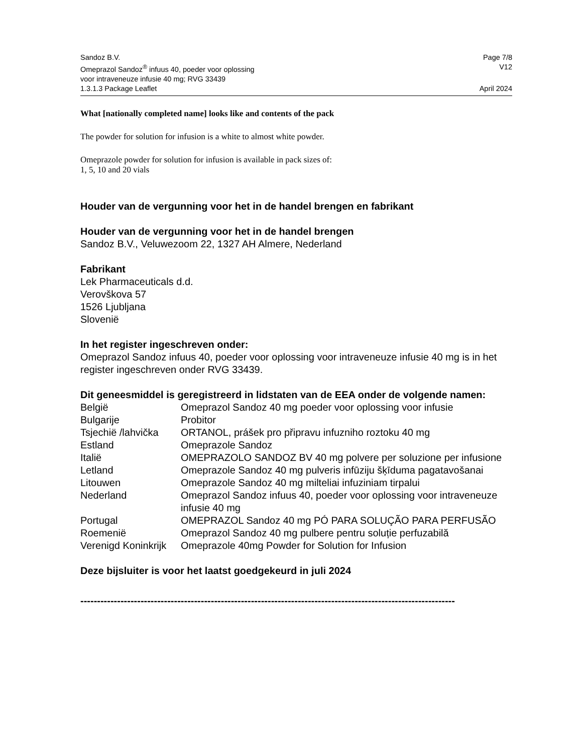Sandoz B.V. Page 7/8
Omeprazol Sandoz<sup>®</sup> infuus 40, poeder voor oplossing
voor intraveneuze infusie 40 mg; RVG 33439 V12
1.3.1.3 Package Leaflet April 2024
What [nationally completed name] looks like and contents of the pack
The powder for solution for infusion is a white to almost white powder.
Omeprazole powder for solution for infusion is available in pack sizes of:
1, 5, 10 and 20 vials
Houder van de vergunning voor het in de handel brengen en fabrikant
Houder van de vergunning voor het in de handel brengen
Sandoz B.V., Veluwezoom 22, 1327 AH Almere, Nederland
Fabrikant
Lek Pharmaceuticals d.d.
Verovškova 57
1526 Ljubljana
Slovenië
In het register ingeschreven onder:
Omeprazol Sandoz infuus 40, poeder voor oplossing voor intraveneuze infusie 40 mg is in het register ingeschreven onder RVG 33439.
Dit geneesmiddel is geregistreerd in lidstaten van de EEA onder de volgende namen:
| België | Omeprazol Sandoz 40 mg poeder voor oplossing voor infusie |
| Bulgarije | Probitor |
| Tsjechië /lahvička | ORTANOL, prášek pro připravu infuzniho roztoku 40 mg |
| Estland | Omeprazole Sandoz |
| Italië | OMEPRAZOLO SANDOZ BV 40 mg polvere per soluzione per infusione |
| Letland | Omeprazole Sandoz 40 mg pulveris infūziju šķīduma pagatavošanai |
| Litouwen | Omeprazole Sandoz 40 mg milteliai infuziniam tirpalui |
| Nederland | Omeprazol Sandoz infuus 40, poeder voor oplossing voor intraveneuze infusie 40 mg |
| Portugal | OMEPRAZOL Sandoz 40 mg PÓ PARA SOLUÇÃO PARA PERFUSÃO |
| Roemenië | Omeprazol Sandoz 40 mg pulbere pentru soluție perfuzabilă |
| Verenigd Koninkrijk | Omeprazole 40mg Powder for Solution for Infusion |
Deze bijsluiter is voor het laatst goedgekeurd in juli 2024
----------------------------------------------------------------------------------------------------------------